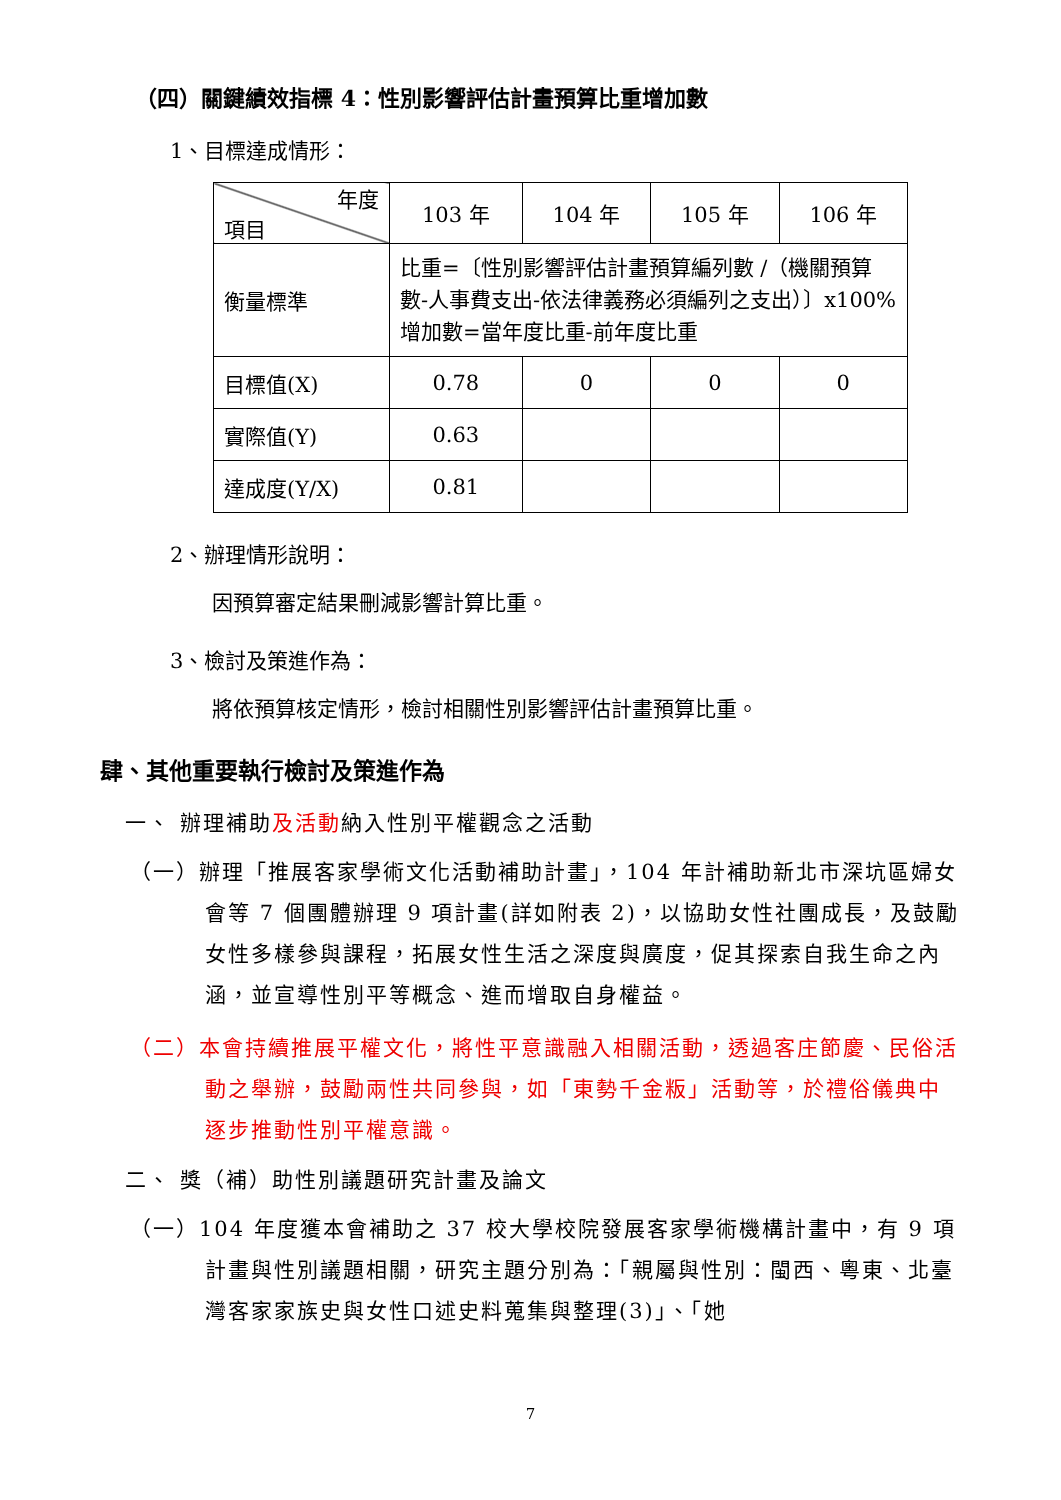（四）關鍵績效指標 4：性別影響評估計畫預算比重增加數
1、目標達成情形：
| 年度 項目 | 103 年 | 104 年 | 105 年 | 106 年 |
| 衡量標準 | 比重=〔性別影響評估計畫預算編列數 /（機關預算數-人事費支出-依法律義務必須編列之支出）〕x100% 增加數=當年度比重-前年度比重 | | | |
| 目標值(X) | 0.78 | 0 | 0 | 0 |
| 實際值(Y) | 0.63 | | | |
| 達成度(Y/X) | 0.81 | | | |
2、辦理情形說明：
因預算審定結果刪減影響計算比重。
3、檢討及策進作為：
將依預算核定情形，檢討相關性別影響評估計畫預算比重。
肆、其他重要執行檢討及策進作為
一、 辦理補助及活動納入性別平權觀念之活動
（一）辦理「推展客家學術文化活動補助計畫」，104 年計補助新北市深坑區婦女會等 7 個團體辦理 9 項計畫(詳如附表 2)，以協助女性社團成長，及鼓勵女性多樣參與課程，拓展女性生活之深度與廣度，促其探索自我生命之內涵，並宣導性別平等概念、進而增取自身權益。
（二）本會持續推展平權文化，將性平意識融入相關活動，透過客庄節慶、民俗活動之舉辦，鼓勵兩性共同參與，如「東勢千金粄」活動等，於禮俗儀典中逐步推動性別平權意識。
二、 獎（補）助性別議題研究計畫及論文
（一）104 年度獲本會補助之 37 校大學校院發展客家學術機構計畫中，有 9 項計畫與性別議題相關，研究主題分別為：「親屬與性別：閩西、粵東、北臺灣客家家族史與女性口述史料蒐集與整理(3)」、「她
7